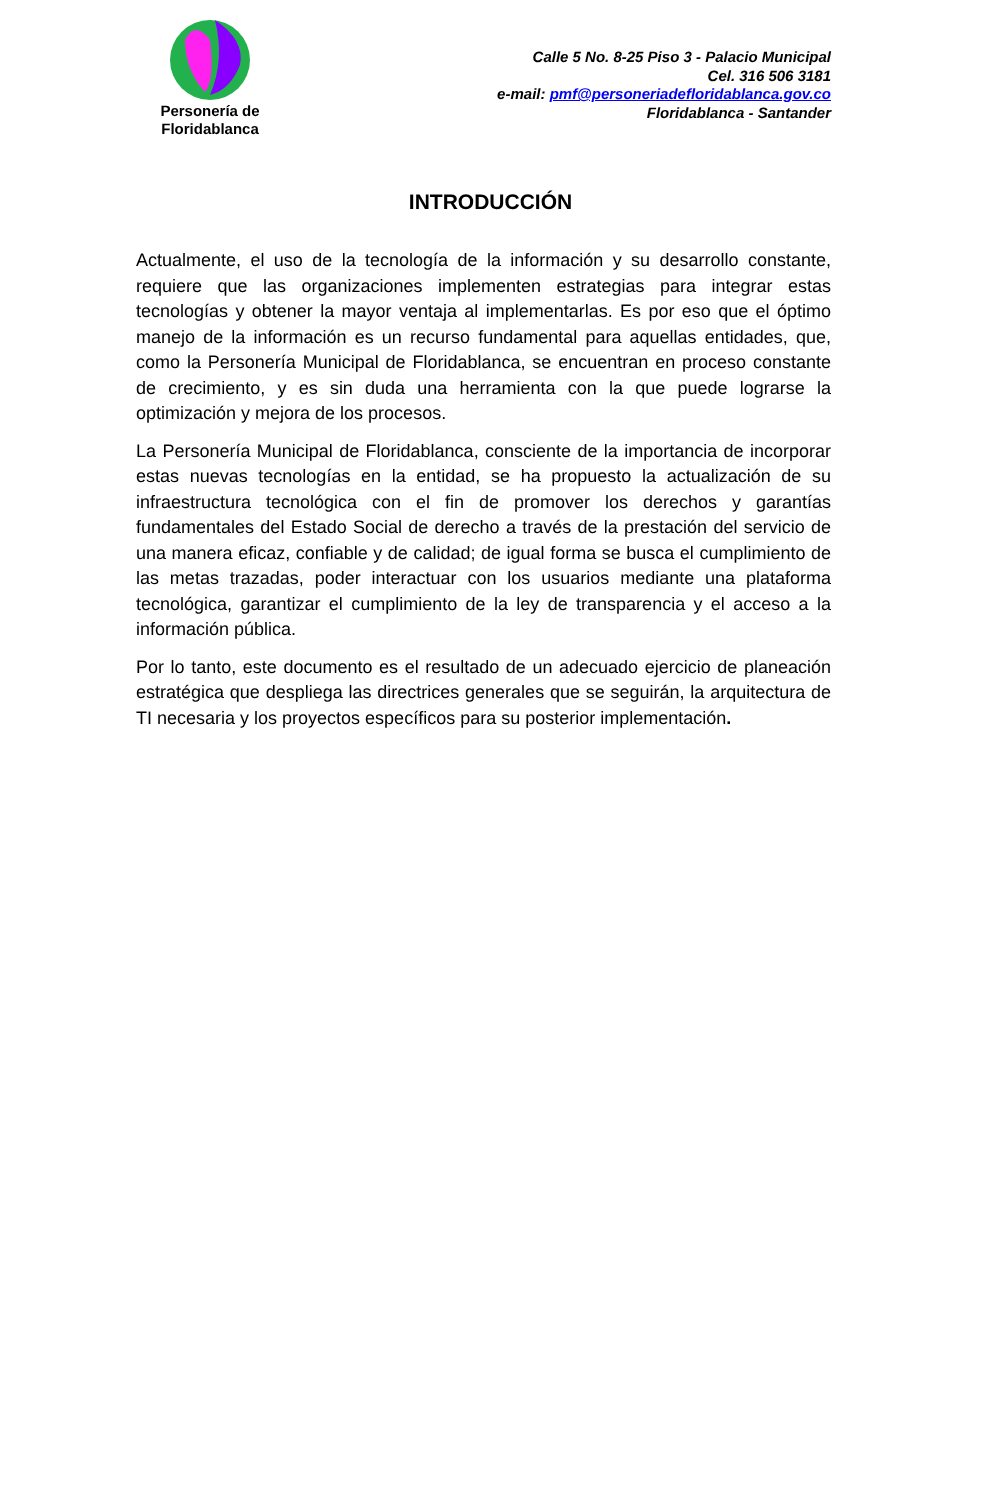Personería de Floridablanca
Calle 5 No. 8-25 Piso 3 - Palacio Municipal
Cel. 316 506 3181
e-mail: pmf@personeriadefloridablanca.gov.co
Floridablanca - Santander
INTRODUCCIÓN
Actualmente, el uso de la tecnología de la información y su desarrollo constante, requiere que las organizaciones implementen estrategias para integrar estas tecnologías y obtener la mayor ventaja al implementarlas. Es por eso que el óptimo manejo de la información es un recurso fundamental para aquellas entidades, que, como la Personería Municipal de Floridablanca, se encuentran en proceso constante de crecimiento, y es sin duda una herramienta con la que puede lograrse la optimización y mejora de los procesos.
La Personería Municipal de Floridablanca, consciente de la importancia de incorporar estas nuevas tecnologías en la entidad, se ha propuesto la actualización de su infraestructura tecnológica con el fin de promover los derechos y garantías fundamentales del Estado Social de derecho a través de la prestación del servicio de una manera eficaz, confiable y de calidad; de igual forma se busca el cumplimiento de las metas trazadas, poder interactuar con los usuarios mediante una plataforma tecnológica, garantizar el cumplimiento de la ley de transparencia y el acceso a la información pública.
Por lo tanto, este documento es el resultado de un adecuado ejercicio de planeación estratégica que despliega las directrices generales que se seguirán, la arquitectura de TI necesaria y los proyectos específicos para su posterior implementación.